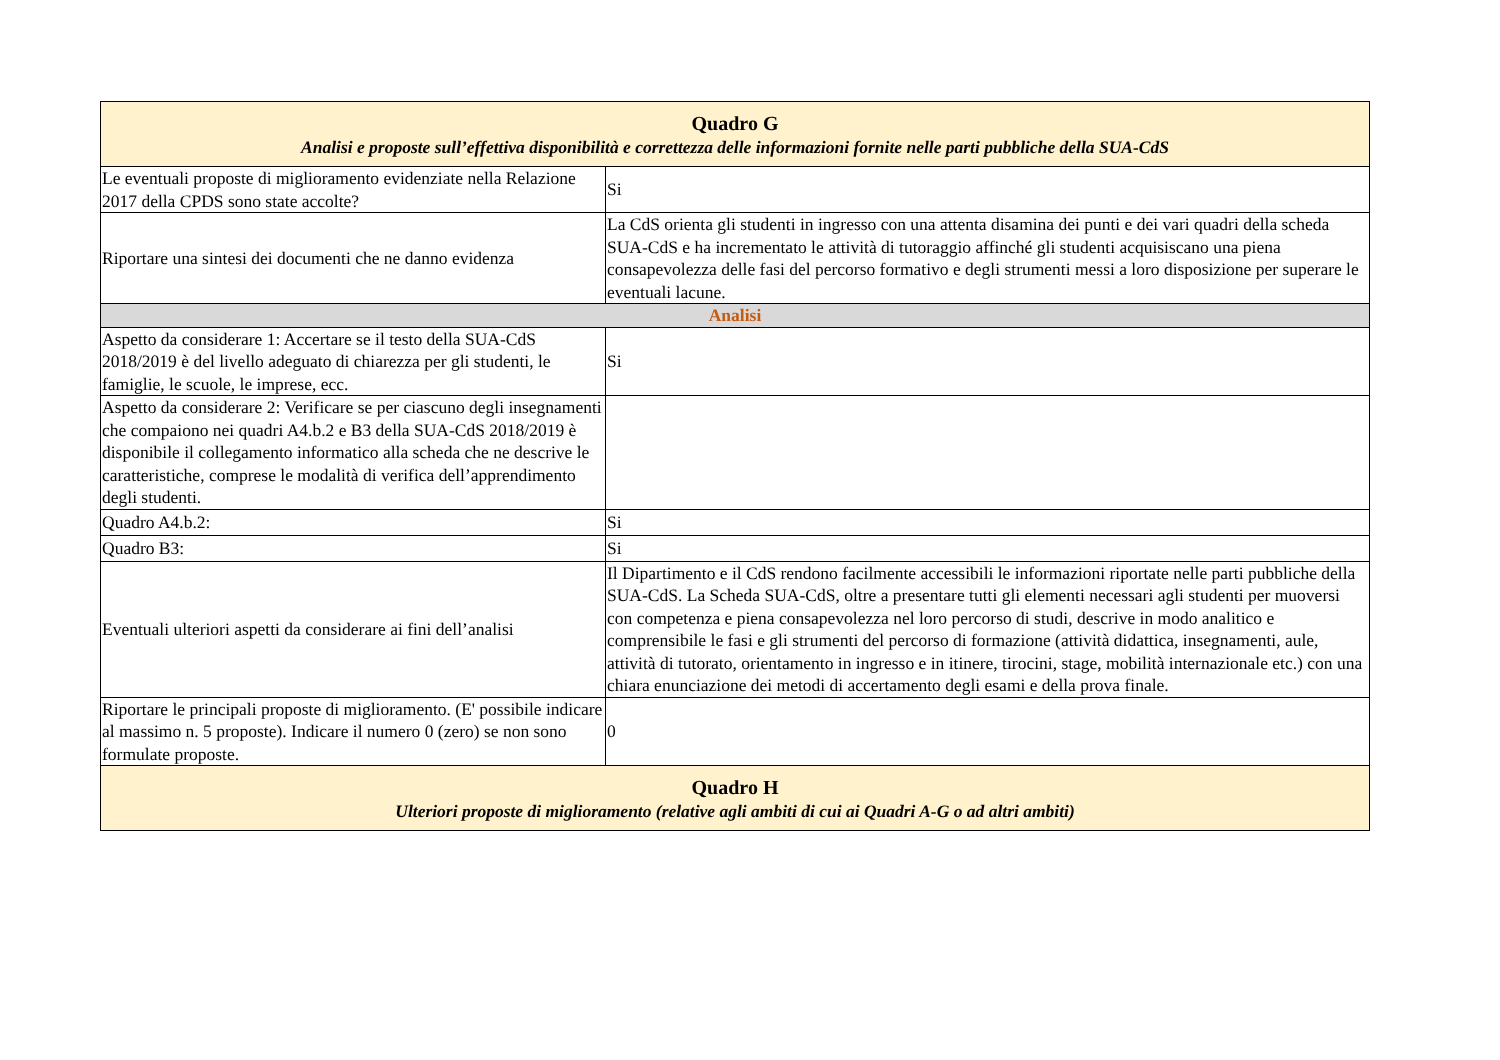| Quadro G Analisi e proposte sull’effettiva disponibilità e correttezza delle informazioni fornite nelle parti pubbliche della SUA-CdS | |
| Le eventuali proposte di miglioramento evidenziate nella Relazione 2017 della CPDS sono state accolte? | Si |
| Riportare una sintesi dei documenti che ne danno evidenza | La CdS orienta gli studenti in ingresso con una attenta disamina dei punti e dei vari quadri della scheda SUA-CdS e ha incrementato le attività di tutoraggio affinché gli studenti acquisiscano una piena consapevolezza delle fasi del percorso formativo e degli strumenti messi a loro disposizione per superare le eventuali lacune. |
| Analisi | |
| Aspetto da considerare 1: Accertare se il testo della SUA-CdS 2018/2019 è del livello adeguato di chiarezza per gli studenti, le famiglie, le scuole, le imprese, ecc. | Si |
| Aspetto da considerare 2: Verificare se per ciascuno degli insegnamenti che compaiono nei quadri A4.b.2 e B3 della SUA-CdS 2018/2019 è disponibile il collegamento informatico alla scheda che ne descrive le caratteristiche, comprese le modalità di verifica dell’apprendimento degli studenti. | |
| Quadro A4.b.2: | Si |
| Quadro B3: | Si |
| Eventuali ulteriori aspetti da considerare ai fini dell’analisi | Il Dipartimento e il CdS rendono facilmente accessibili le informazioni riportate nelle parti pubbliche della SUA-CdS. La Scheda SUA-CdS, oltre a presentare tutti gli elementi necessari agli studenti per muoversi con competenza e piena consapevolezza nel loro percorso di studi, descrive in modo analitico e comprensibile le fasi e gli strumenti del percorso di formazione (attività didattica, insegnamenti, aule, attività di tutorato, orientamento in ingresso e in itinere, tirocini, stage, mobilità internazionale etc.) con una chiara enunciazione dei metodi di accertamento degli esami e della prova finale. |
| Riportare le principali proposte di miglioramento. (E' possibile indicare al massimo n. 5 proposte). Indicare il numero 0 (zero) se non sono formulate proposte. | 0 |
| Quadro H Ulteriori proposte di miglioramento (relative agli ambiti di cui ai Quadri A-G o ad altri ambiti) | |